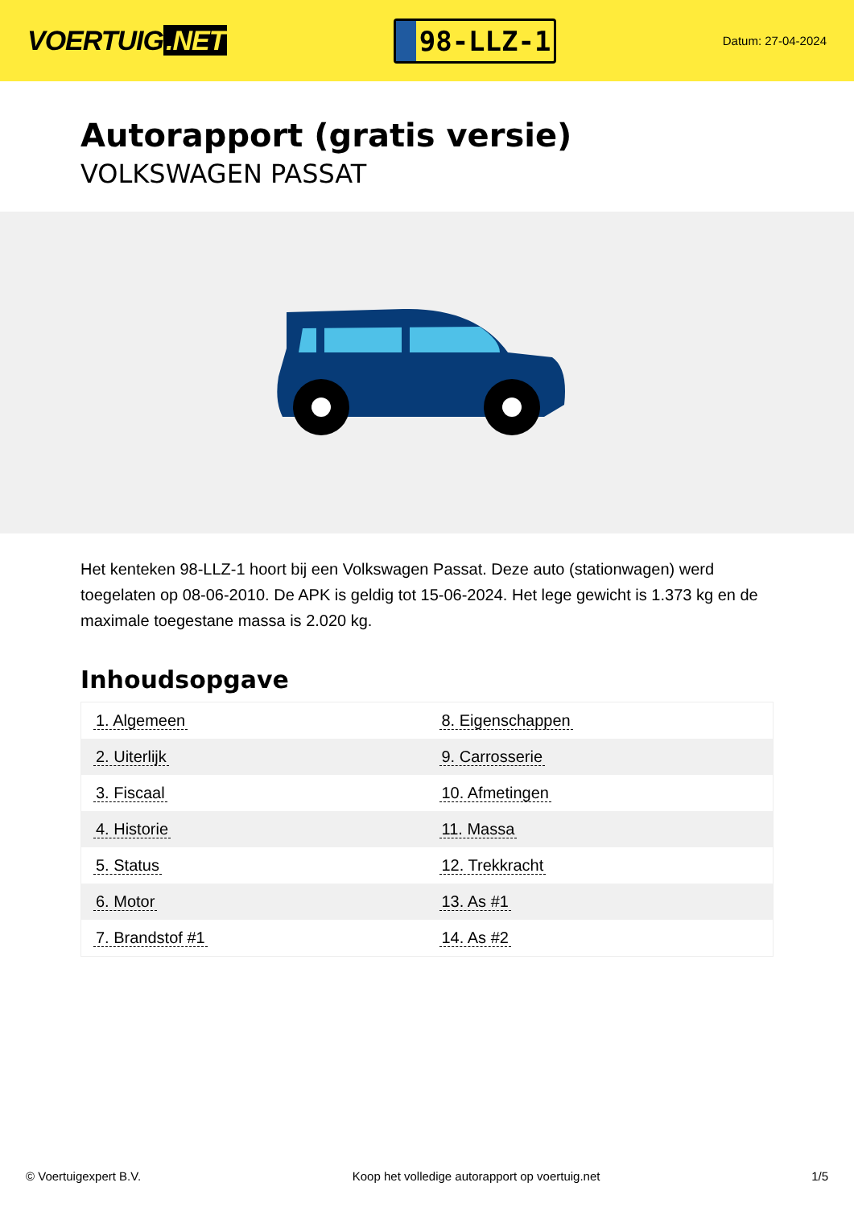VOERTUIG.NET
98-LLZ-1
Datum: 27-04-2024
Autorapport (gratis versie)
VOLKSWAGEN PASSAT
Het kenteken 98-LLZ-1 hoort bij een Volkswagen Passat. Deze auto (stationwagen) werd toegelaten op 08-06-2010. De APK is geldig tot 15-06-2024. Het lege gewicht is 1.373 kg en de maximale toegestane massa is 2.020 kg.
Inhoudsopgave
| 1. Algemeen | 8. Eigenschappen |
| 2. Uiterlijk | 9. Carrosserie |
| 3. Fiscaal | 10. Afmetingen |
| 4. Historie | 11. Massa |
| 5. Status | 12. Trekkracht |
| 6. Motor | 13. As #1 |
| 7. Brandstof #1 | 14. As #2 |
© Voertuigexpert B.V. Koop het volledige autorapport op voertuig.net 1/5